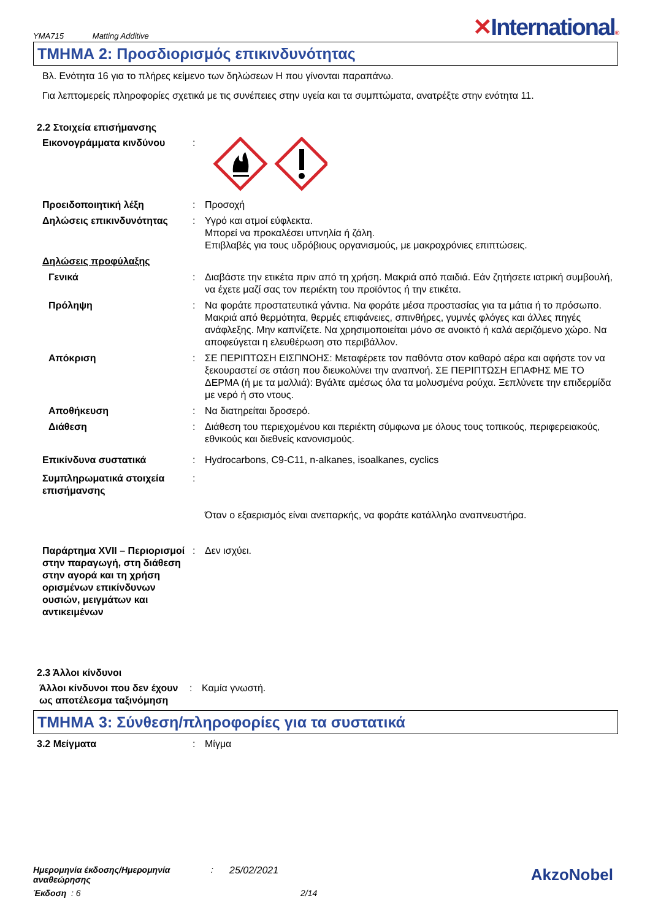YMA715 Matting Additive
✕International®
ΤΜΗΜΑ 2: Προσδιορισμός επικινδυνότητας
Βλ. Ενότητα 16 για το πλήρες κείμενο των δηλώσεων H που γίνονται παραπάνω.
Για λεπτομερείς πληροφορίες σχετικά με τις συνέπειες στην υγεία και τα συμπτώματα, ανατρέξτε στην ενότητα 11.
2.2 Στοιχεία επισήμανσης
Εικονογράμματα κινδύνου :
Προειδοποιητική λέξη : Προσοχή
Δηλώσεις επικινδυνότητας : Υγρό και ατμοί εύφλεκτα.
Μπορεί να προκαλέσει υπνηλία ή ζάλη.
Επιβλαβές για τους υδρόβιους οργανισμούς, με μακροχρόνιες επιπτώσεις.
Δηλώσεις προφύλαξης
Γενικά : Διαβάστε την ετικέτα πριν από τη χρήση. Μακριά από παιδιά. Εάν ζητήσετε ιατρική συμβουλή, να έχετε μαζί σας τον περιέκτη του προϊόντος ή την ετικέτα.
Πρόληψη : Να φοράτε προστατευτικά γάντια. Να φοράτε μέσα προστασίας για τα μάτια ή το πρόσωπο. Μακριά από θερμότητα, θερμές επιφάνειες, σπινθήρες, γυμνές φλόγες και άλλες πηγές ανάφλεξης. Μην καπνίζετε. Να χρησιμοποιείται μόνο σε ανοικτό ή καλά αεριζόμενο χώρο. Να αποφεύγεται η ελευθέρωση στο περιβάλλον.
Απόκριση : ΣΕ ΠΕΡΙΠΤΩΣΗ ΕΙΣΠΝΟΗΣ: Μεταφέρετε τον παθόντα στον καθαρό αέρα και αφήστε τον να ξεκουραστεί σε στάση που διευκολύνει την αναπνοή. ΣΕ ΠΕΡΙΠΤΩΣΗ ΕΠΑΦΗΣ ΜΕ ΤΟ ΔΕΡΜΑ (ή με τα μαλλιά): Βγάλτε αμέσως όλα τα μολυσμένα ρούχα. Ξεπλύνετε την επιδερμίδα με νερό ή στο ντους.
Αποθήκευση : Να διατηρείται δροσερό.
Διάθεση : Διάθεση του περιεχομένου και περιέκτη σύμφωνα με όλους τους τοπικούς, περιφερειακούς, εθνικούς και διεθνείς κανονισμούς.
Επικίνδυνα συστατικά : Hydrocarbons, C9-C11, n-alkanes, isoalkanes, cyclics
Συμπληρωματικά στοιχεία επισήμανσης
:
Όταν ο εξαερισμός είναι ανεπαρκής, να φοράτε κατάλληλο αναπνευστήρα.
Παράρτημα XVII – Περιορισμοί στην παραγωγή, στη διάθεση στην αγορά και τη χρήση ορισμένων επικίνδυνων ουσιών, μειγμάτων και αντικειμένων
: Δεν ισχύει.
2.3 Άλλοι κίνδυνοι
Άλλοι κίνδυνοι που δεν έχουν ως αποτέλεσμα ταξινόμηση
: Καμία γνωστή.
ΤΜΗΜΑ 3: Σύνθεση/πληροφορίες για τα συστατικά
3.2 Μείγματα : Μίγμα
Ημερομηνία έκδοσης/Ημερομηνία αναθεώρησης: 25/02/2021
AkzoNobel
Έκδοση : 6 2/14